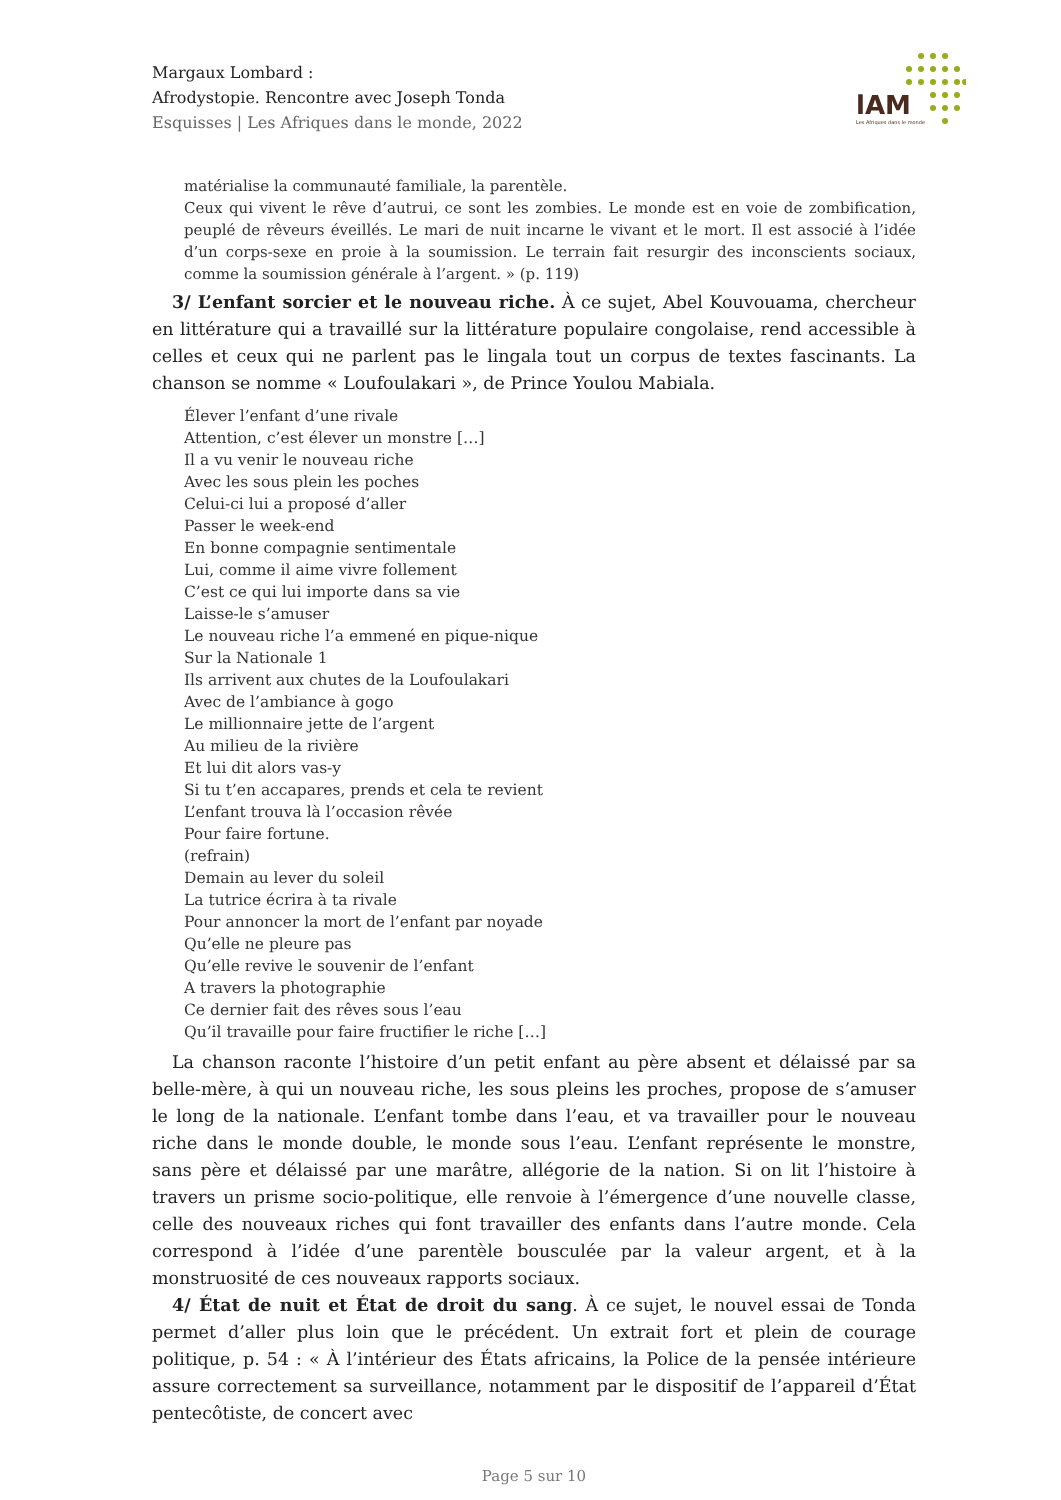lAM
Les Afriques dans le monde
Margaux Lombard :
Afrodystopie. Rencontre avec Joseph Tonda
Esquisses | Les Afriques dans le monde, 2022
matérialise la communauté familiale, la parentèle.
Ceux qui vivent le rêve d’autrui, ce sont les zombies. Le monde est en voie de zombification, peuplé de rêveurs éveillés. Le mari de nuit incarne le vivant et le mort. Il est associé à l’idée d’un corps-sexe en proie à la soumission. Le terrain fait resurgir des inconscients sociaux, comme la soumission générale à l’argent. » (p. 119)
3/ L’enfant sorcier et le nouveau riche. À ce sujet, Abel Kouvouama, chercheur en littérature qui a travaillé sur la littérature populaire congolaise, rend accessible à celles et ceux qui ne parlent pas le lingala tout un corpus de textes fascinants. La chanson se nomme « Loufoulakari », de Prince Youlou Mabiala.
Élever l’enfant d’une rivale
Attention, c’est élever un monstre […]
Il a vu venir le nouveau riche
Avec les sous plein les poches
Celui-ci lui a proposé d’aller
Passer le week-end
En bonne compagnie sentimentale
Lui, comme il aime vivre follement
C’est ce qui lui importe dans sa vie
Laisse-le s’amuser
Le nouveau riche l’a emmené en pique-nique
Sur la Nationale 1
Ils arrivent aux chutes de la Loufoulakari
Avec de l’ambiance à gogo
Le millionnaire jette de l’argent
Au milieu de la rivière
Et lui dit alors vas-y
Si tu t’en accapares, prends et cela te revient
L’enfant trouva là l’occasion rêvée
Pour faire fortune.
(refrain)
Demain au lever du soleil
La tutrice écrira à ta rivale
Pour annoncer la mort de l’enfant par noyade
Qu’elle ne pleure pas
Qu’elle revive le souvenir de l’enfant
A travers la photographie
Ce dernier fait des rêves sous l’eau
Qu’il travaille pour faire fructifier le riche […]
La chanson raconte l’histoire d’un petit enfant au père absent et délaissé par sa belle-mère, à qui un nouveau riche, les sous pleins les proches, propose de s’amuser le long de la nationale. L’enfant tombe dans l’eau, et va travailler pour le nouveau riche dans le monde double, le monde sous l’eau. L’enfant représente le monstre, sans père et délaissé par une marâtre, allégorie de la nation. Si on lit l’histoire à travers un prisme socio-politique, elle renvoie à l’émergence d’une nouvelle classe, celle des nouveaux riches qui font travailler des enfants dans l’autre monde. Cela correspond à l’idée d’une parentèle bousculée par la valeur argent, et à la monstruosité de ces nouveaux rapports sociaux.
4/ État de nuit et État de droit du sang. À ce sujet, le nouvel essai de Tonda permet d’aller plus loin que le précédent. Un extrait fort et plein de courage politique, p. 54 : « À l’intérieur des États africains, la Police de la pensée intérieure assure correctement sa surveillance, notamment par le dispositif de l’appareil d’État pentecôtiste, de concert avec
Page 5 sur 10